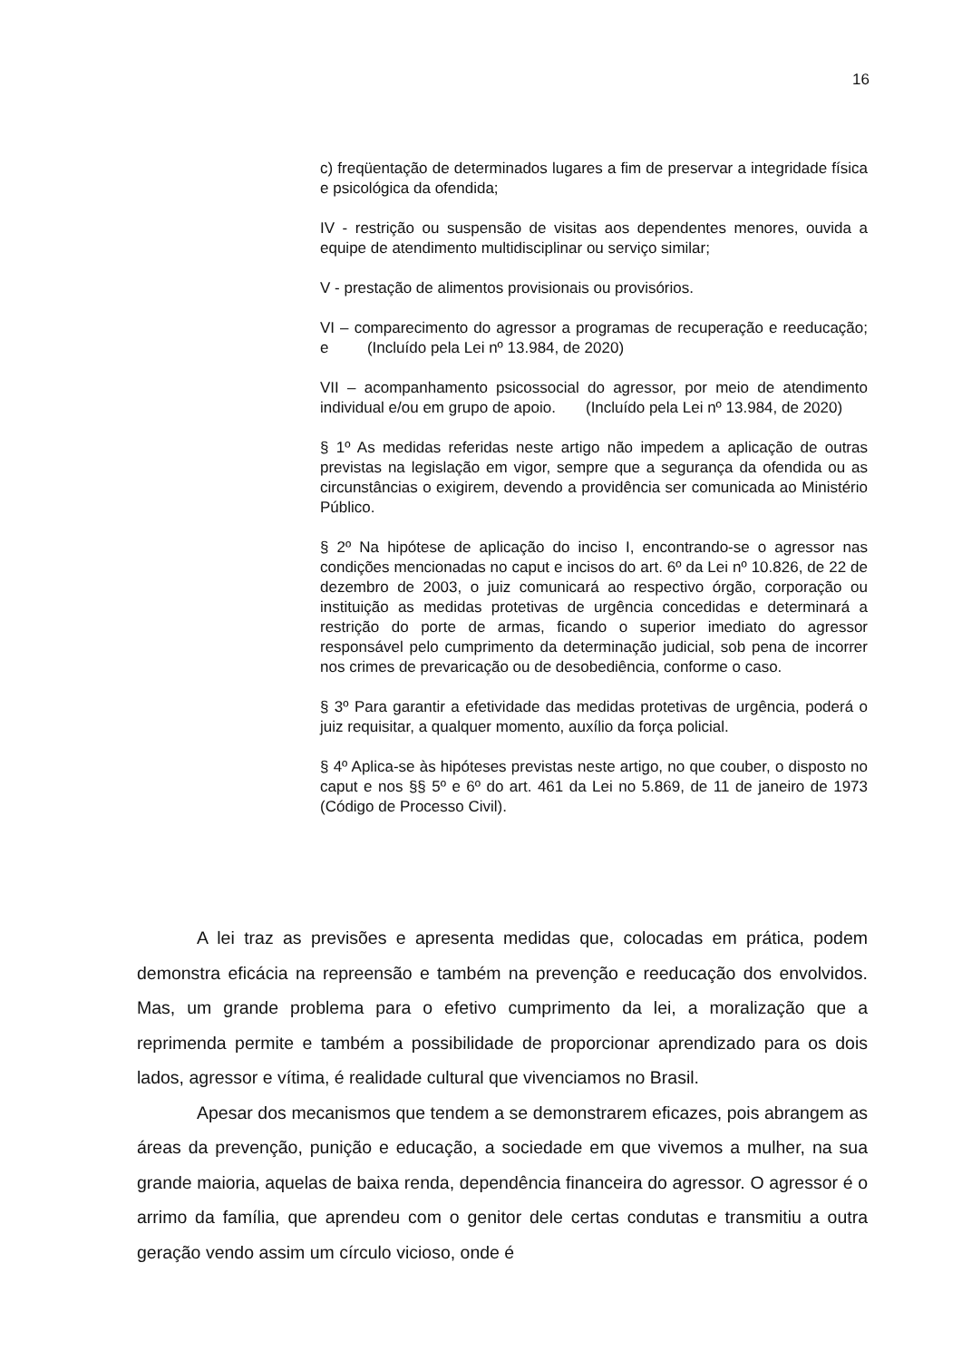16
c) freqüentação de determinados lugares a fim de preservar a integridade física e psicológica da ofendida;
IV - restrição ou suspensão de visitas aos dependentes menores, ouvida a equipe de atendimento multidisciplinar ou serviço similar;
V - prestação de alimentos provisionais ou provisórios.
VI – comparecimento do agressor a programas de recuperação e reeducação; e (Incluído pela Lei nº 13.984, de 2020)
VII – acompanhamento psicossocial do agressor, por meio de atendimento individual e/ou em grupo de apoio. (Incluído pela Lei nº 13.984, de 2020)
§ 1º As medidas referidas neste artigo não impedem a aplicação de outras previstas na legislação em vigor, sempre que a segurança da ofendida ou as circunstâncias o exigirem, devendo a providência ser comunicada ao Ministério Público.
§ 2º Na hipótese de aplicação do inciso I, encontrando-se o agressor nas condições mencionadas no caput e incisos do art. 6º da Lei nº 10.826, de 22 de dezembro de 2003, o juiz comunicará ao respectivo órgão, corporação ou instituição as medidas protetivas de urgência concedidas e determinará a restrição do porte de armas, ficando o superior imediato do agressor responsável pelo cumprimento da determinação judicial, sob pena de incorrer nos crimes de prevaricação ou de desobediência, conforme o caso.
§ 3º Para garantir a efetividade das medidas protetivas de urgência, poderá o juiz requisitar, a qualquer momento, auxílio da força policial.
§ 4º Aplica-se às hipóteses previstas neste artigo, no que couber, o disposto no caput e nos §§ 5º e 6º do art. 461 da Lei no 5.869, de 11 de janeiro de 1973 (Código de Processo Civil).
A lei traz as previsões e apresenta medidas que, colocadas em prática, podem demonstra eficácia na repreensão e também na prevenção e reeducação dos envolvidos. Mas, um grande problema para o efetivo cumprimento da lei, a moralização que a reprimenda permite e também a possibilidade de proporcionar aprendizado para os dois lados, agressor e vítima, é realidade cultural que vivenciamos no Brasil.
Apesar dos mecanismos que tendem a se demonstrarem eficazes, pois abrangem as áreas da prevenção, punição e educação, a sociedade em que vivemos a mulher, na sua grande maioria, aquelas de baixa renda, dependência financeira do agressor. O agressor é o arrimo da família, que aprendeu com o genitor dele certas condutas e transmitiu a outra geração vendo assim um círculo vicioso, onde é